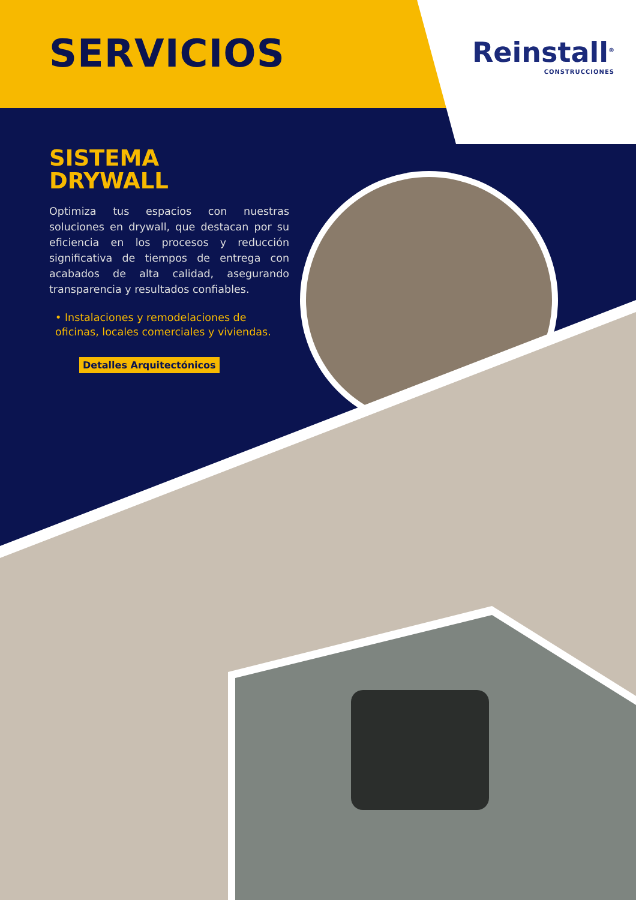SERVICIOS
Reinstall<sup>®</sup>
CONSTRUCCIONES
SISTEMA
DRYWALL
Optimiza tus espacios con nuestras soluciones en drywall, que destacan por su eficiencia en los procesos y reducción significativa de tiempos de entrega con acabados de alta calidad, asegurando transparencia y resultados confiables.
• Instalaciones y remodelaciones de oficinas, locales comerciales y viviendas.
Detalles Arquitectónicos